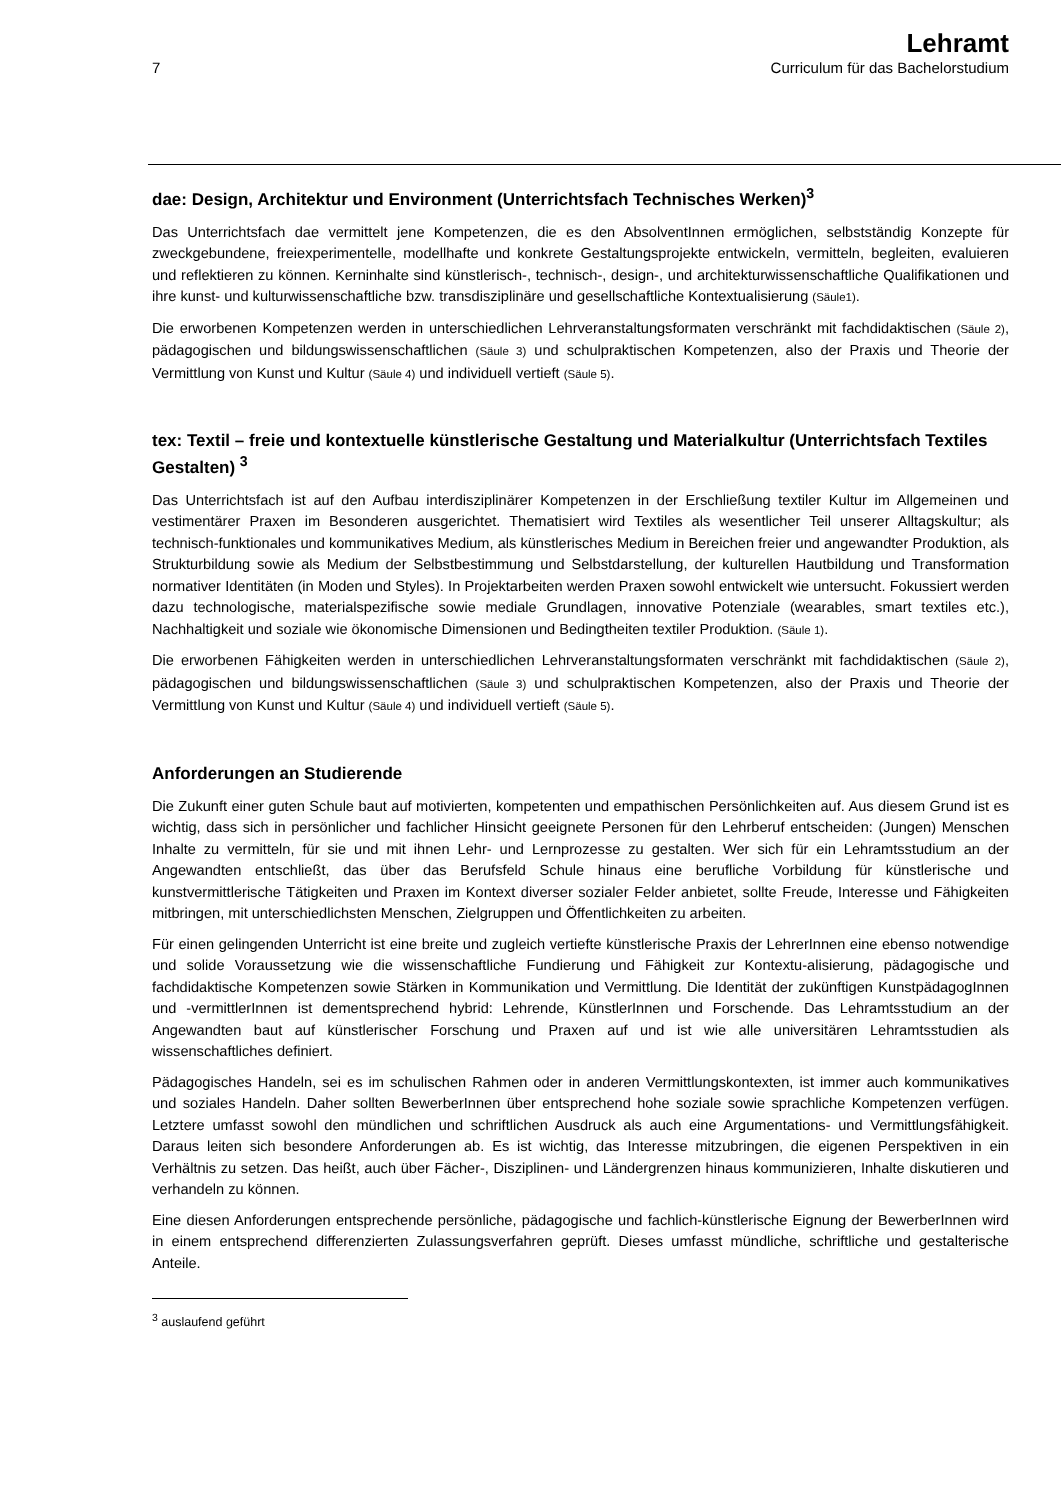7
Lehramt
Curriculum für das Bachelorstudium
dae: Design, Architektur und Environment (Unterrichtsfach Technisches Werken)<sup>3</sup>
Das Unterrichtsfach dae vermittelt jene Kompetenzen, die es den AbsolventInnen ermöglichen, selbstständig Konzepte für zweckgebundene, freiexperimentelle, modellhafte und konkrete Gestaltungsprojekte entwickeln, vermitteln, begleiten, evaluieren und reflektieren zu können. Kerninhalte sind künstlerisch-, technisch-, design-, und architekturwissenschaftliche Qualifikationen und ihre kunst- und kulturwissenschaftliche bzw. transdisziplinäre und gesellschaftliche Kontextualisierung (Säule1).
Die erworbenen Kompetenzen werden in unterschiedlichen Lehrveranstaltungsformaten verschränkt mit fachdidaktischen (Säule 2), pädagogischen und bildungswissenschaftlichen (Säule 3) und schulpraktischen Kompetenzen, also der Praxis und Theorie der Vermittlung von Kunst und Kultur (Säule 4) und individuell vertieft (Säule 5).
tex: Textil – freie und kontextuelle künstlerische Gestaltung und Materialkultur (Unterrichtsfach Textiles Gestalten) <sup>3</sup>
Das Unterrichtsfach ist auf den Aufbau interdisziplinärer Kompetenzen in der Erschließung textiler Kultur im Allgemeinen und vestimentärer Praxen im Besonderen ausgerichtet. Thematisiert wird Textiles als wesentlicher Teil unserer Alltagskultur; als technisch-funktionales und kommunikatives Medium, als künstlerisches Medium in Bereichen freier und angewandter Produktion, als Strukturbildung sowie als Medium der Selbstbestimmung und Selbstdarstellung, der kulturellen Hautbildung und Transformation normativer Identitäten (in Moden und Styles). In Projektarbeiten werden Praxen sowohl entwickelt wie untersucht. Fokussiert werden dazu technologische, materialspezifische sowie mediale Grundlagen, innovative Potenziale (wearables, smart textiles etc.), Nachhaltigkeit und soziale wie ökonomische Dimensionen und Bedingtheiten textiler Produktion. (Säule 1).
Die erworbenen Fähigkeiten werden in unterschiedlichen Lehrveranstaltungsformaten verschränkt mit fachdidaktischen (Säule 2), pädagogischen und bildungswissenschaftlichen (Säule 3) und schulpraktischen Kompetenzen, also der Praxis und Theorie der Vermittlung von Kunst und Kultur (Säule 4) und individuell vertieft (Säule 5).
Anforderungen an Studierende
Die Zukunft einer guten Schule baut auf motivierten, kompetenten und empathischen Persönlichkeiten auf. Aus diesem Grund ist es wichtig, dass sich in persönlicher und fachlicher Hinsicht geeignete Personen für den Lehrberuf entscheiden: (Jungen) Menschen Inhalte zu vermitteln, für sie und mit ihnen Lehr- und Lernprozesse zu gestalten. Wer sich für ein Lehramtsstudium an der Angewandten entschließt, das über das Berufsfeld Schule hinaus eine berufliche Vorbildung für künstlerische und kunstvermittlerische Tätigkeiten und Praxen im Kontext diverser sozialer Felder anbietet, sollte Freude, Interesse und Fähigkeiten mitbringen, mit unterschiedlichsten Menschen, Zielgruppen und Öffentlichkeiten zu arbeiten.
Für einen gelingenden Unterricht ist eine breite und zugleich vertiefte künstlerische Praxis der LehrerInnen eine ebenso notwendige und solide Voraussetzung wie die wissenschaftliche Fundierung und Fähigkeit zur Kontextu-alisierung, pädagogische und fachdidaktische Kompetenzen sowie Stärken in Kommunikation und Vermittlung. Die Identität der zukünftigen KunstpädagogInnen und -vermittlerInnen ist dementsprechend hybrid: Lehrende, KünstlerInnen und Forschende. Das Lehramtsstudium an der Angewandten baut auf künstlerischer Forschung und Praxen auf und ist wie alle universitären Lehramtsstudien als wissenschaftliches definiert.
Pädagogisches Handeln, sei es im schulischen Rahmen oder in anderen Vermittlungskontexten, ist immer auch kommunikatives und soziales Handeln. Daher sollten BewerberInnen über entsprechend hohe soziale sowie sprachliche Kompetenzen verfügen. Letztere umfasst sowohl den mündlichen und schriftlichen Ausdruck als auch eine Argumentations- und Vermittlungsfähigkeit. Daraus leiten sich besondere Anforderungen ab. Es ist wichtig, das Interesse mitzubringen, die eigenen Perspektiven in ein Verhältnis zu setzen. Das heißt, auch über Fächer-, Disziplinen- und Ländergrenzen hinaus kommunizieren, Inhalte diskutieren und verhandeln zu können.
Eine diesen Anforderungen entsprechende persönliche, pädagogische und fachlich-künstlerische Eignung der BewerberInnen wird in einem entsprechend differenzierten Zulassungsverfahren geprüft. Dieses umfasst mündliche, schriftliche und gestalterische Anteile.
<sup>3</sup> auslaufend geführt